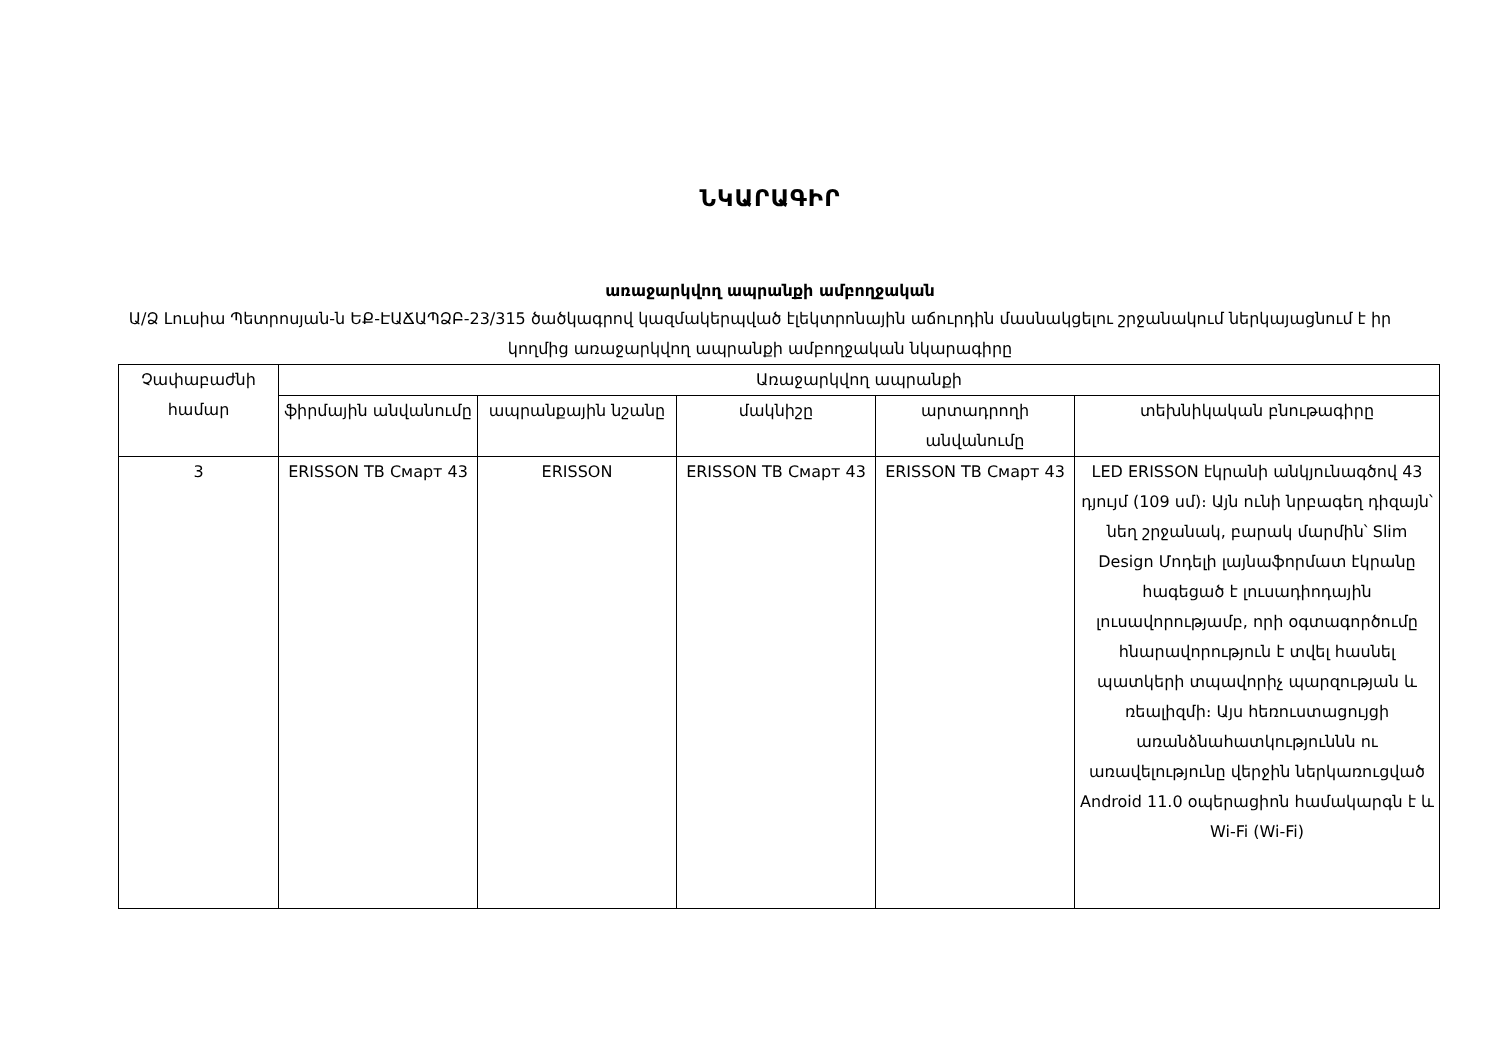ՆԿԱՐԱԳԻՐ
առաջարկվող ապրանքի ամբողջական
Ա/Ձ Լուսիա Պետրոսյան-ն ԵՔ-ԷԱՃԱՊՁԲ-23/315 ծածկագրով կազմակերպված էլեկտրոնային աճուրդին մասնակցելու շրջանակում ներկայացնում է իր կողմից առաջարկվող ապրանքի ամբողջական նկարագիրը
| Չափաբաժնի համար | Առաջարկվող ապրանքի | | | | |
| --- | --- | --- | --- | --- | --- |
| | ֆիրմային անվանումը | ապրանքային նշանը | մակնիշը | արտադրողի անվանումը | տեխնիկական բնութագիրը |
| 3 | ERISSON ТВ Смарт 43 | ERISSON | ERISSON ТВ Смарт 43 | ERISSON ТВ Смарт 43 | LED ERISSON էկրանի անկյունագծով 43 դյույմ (109 սմ)։ Այն ունի նրբագեղ դիզայն՝ նեղ շրջանակ, բարակ մարմին՝ Slim Design Մոդելի լայնաֆորմատ էկրանը հագեցած է լուսադիոդային լուսավորությամբ, որի օգտագործումը հնարավորություն է տվել հասնել պատկերի տպավորիչ պարզության և ռեալիզմի։ Այս հեռուստացույցի առանձնահատկություննն ու առավելությունը վերջին ներկառուցված Android 11.0 օպերացիոն համակարգն է և Wi-Fi (Wi-Fi) |